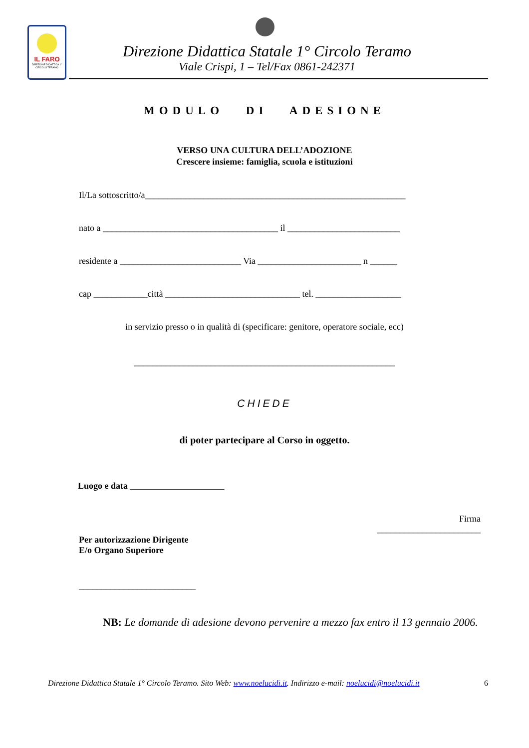IL FARO
DIREZIONE DIDATTICA 1° CIRCOLO TERAMO
Direzione Didattica Statale 1° Circolo Teramo
Viale Crispi, 1 – Tel/Fax 0861-242371
MODULO DI ADESIONE
VERSO UNA CULTURA DELL’ADOZIONE
Crescere insieme: famiglia, scuola e istituzioni
Il/La sottoscritto/a__________________________________________________________
nato a _______________________________________ il _________________________
residente a ___________________________ Via _______________________ n ______
cap ____________città ______________________________ tel. ___________________
in servizio presso o in qualità di (specificare: genitore, operatore sociale, ecc)
__________________________________________________________
CHIEDE
di poter partecipare al Corso in oggetto.
Luogo e data _____________________
Firma
_______________________
Per autorizzazione Dirigente
E/o Organo Superiore
__________________________
NB: Le domande di adesione devono pervenire a mezzo fax entro il 13 gennaio 2006.
Direzione Didattica Statale 1° Circolo Teramo. Sito Web: www.noelucidi.it. Indirizzo e-mail: noelucidi@noelucidi.it 6